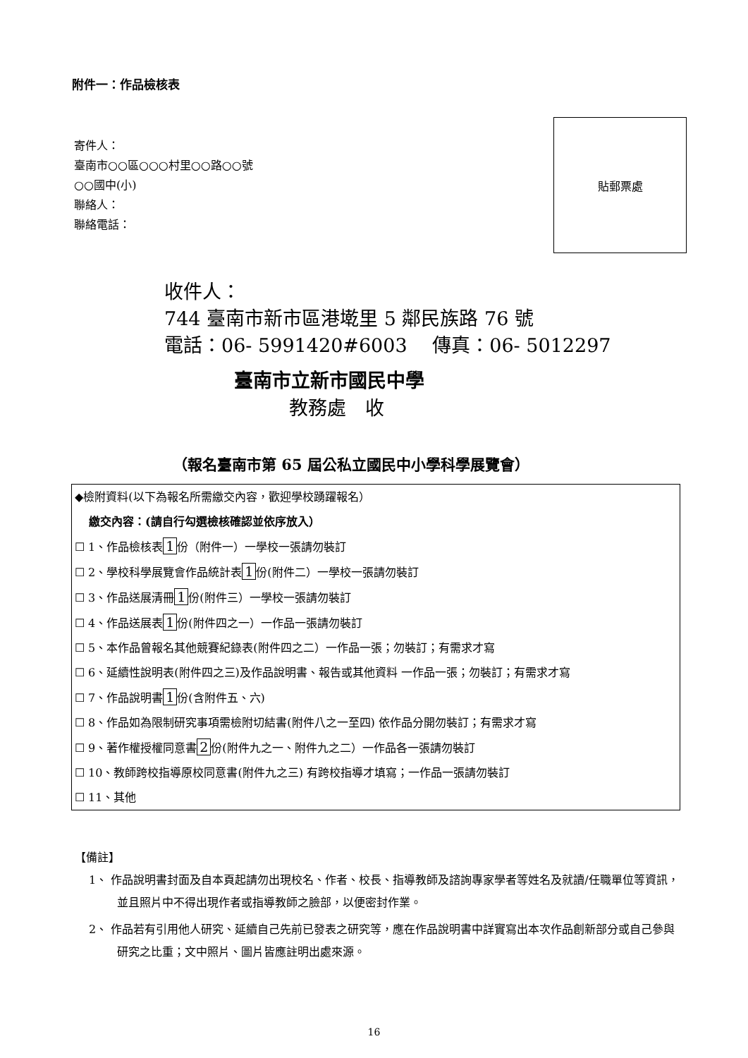附件一：作品檢核表
寄件人：
臺南市○○區○○○村里○○路○○號
○○國中(小)
聯絡人：
聯絡電話：
貼郵票處
收件人：
744 臺南市新市區港墘里 5 鄰民族路 76 號
電話：06- 5991420#6003　 傳真：06- 5012297
臺南市立新市國民中學
教務處　收
（報名臺南市第 65 屆公私立國民中小學科學展覽會）
◆檢附資料(以下為報名所需繳交內容，歡迎學校踴躍報名）
繳交內容：(請自行勾選檢核確認並依序放入）
☐ 1、作品檢核表 1 份（附件一）一學校一張請勿裝訂
☐ 2、學校科學展覽會作品統計表 1 份(附件二）一學校一張請勿裝訂
☐ 3、作品送展清冊 1 份(附件三）一學校一張請勿裝訂
☐ 4、作品送展表 1 份(附件四之一）一作品一張請勿裝訂
☐ 5、本作品曾報名其他競賽紀錄表(附件四之二）一作品一張；勿裝訂；有需求才寫
☐ 6、延續性說明表(附件四之三)及作品說明書、報告或其他資料 一作品一張；勿裝訂；有需求才寫
☐ 7、作品說明書 1 份(含附件五、六)
☐ 8、作品如為限制研究事項需檢附切結書(附件八之一至四) 依作品分開勿裝訂；有需求才寫
☐ 9、著作權授權同意書 2 份(附件九之一、附件九之二）一作品各一張請勿裝訂
☐ 10、教師跨校指導原校同意書(附件九之三) 有跨校指導才填寫；一作品一張請勿裝訂
☐ 11、其他
【備註】
1、 作品說明書封面及自本頁起請勿出現校名、作者、校長、指導教師及諮詢專家學者等姓名及就讀/任職單位等資訊，並且照片中不得出現作者或指導教師之臉部，以便密封作業。
2、 作品若有引用他人研究、延續自己先前已發表之研究等，應在作品說明書中詳實寫出本次作品創新部分或自己參與研究之比重；文中照片、圖片皆應註明出處來源。
16